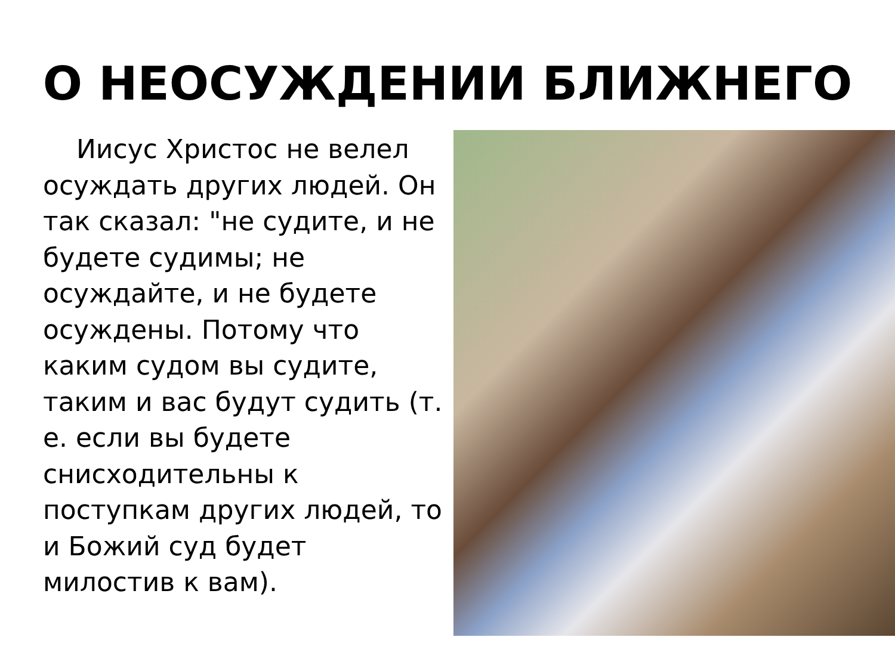О НЕОСУЖДЕНИИ БЛИЖНЕГО
Иисус Христос не велел осуждать других людей. Он так сказал: "не судите, и не будете судимы; не осуждайте, и не будете осуждены. Потому что каким судом вы судите, таким и вас будут судить (т. е. если вы будете снисходительны к поступкам других людей, то и Божий суд будет милостив к вам).